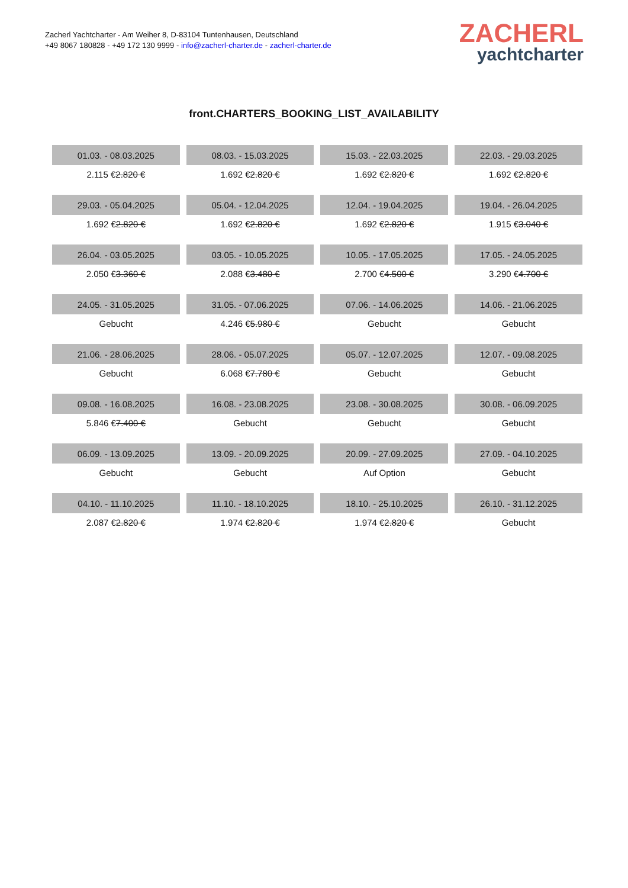Zacherl Yachtcharter - Am Weiher 8, D-83104 Tuntenhausen, Deutschland
+49 8067 180828 - +49 172 130 9999 - info@zacherl-charter.de - zacherl-charter.de
ZACHERL
yachtcharter
front.CHARTERS_BOOKING_LIST_AVAILABILITY
| 01.03. - 08.03.2025 | 08.03. - 15.03.2025 | 15.03. - 22.03.2025 | 22.03. - 29.03.2025 |
| 2.115 € 2.820 € | 1.692 € 2.820 € | 1.692 € 2.820 € | 1.692 € 2.820 € |
| 29.03. - 05.04.2025 | 05.04. - 12.04.2025 | 12.04. - 19.04.2025 | 19.04. - 26.04.2025 |
| 1.692 € 2.820 € | 1.692 € 2.820 € | 1.692 € 2.820 € | 1.915 € 3.040 € |
| 26.04. - 03.05.2025 | 03.05. - 10.05.2025 | 10.05. - 17.05.2025 | 17.05. - 24.05.2025 |
| 2.050 € 3.360 € | 2.088 € 3.480 € | 2.700 € 4.500 € | 3.290 € 4.700 € |
| 24.05. - 31.05.2025 | 31.05. - 07.06.2025 | 07.06. - 14.06.2025 | 14.06. - 21.06.2025 |
| Gebucht | 4.246 € 5.980 € | Gebucht | Gebucht |
| 21.06. - 28.06.2025 | 28.06. - 05.07.2025 | 05.07. - 12.07.2025 | 12.07. - 09.08.2025 |
| Gebucht | 6.068 € 7.780 € | Gebucht | Gebucht |
| 09.08. - 16.08.2025 | 16.08. - 23.08.2025 | 23.08. - 30.08.2025 | 30.08. - 06.09.2025 |
| 5.846 € 7.400 € | Gebucht | Gebucht | Gebucht |
| 06.09. - 13.09.2025 | 13.09. - 20.09.2025 | 20.09. - 27.09.2025 | 27.09. - 04.10.2025 |
| Gebucht | Gebucht | Auf Option | Gebucht |
| 04.10. - 11.10.2025 | 11.10. - 18.10.2025 | 18.10. - 25.10.2025 | 26.10. - 31.12.2025 |
| 2.087 € 2.820 € | 1.974 € 2.820 € | 1.974 € 2.820 € | Gebucht |